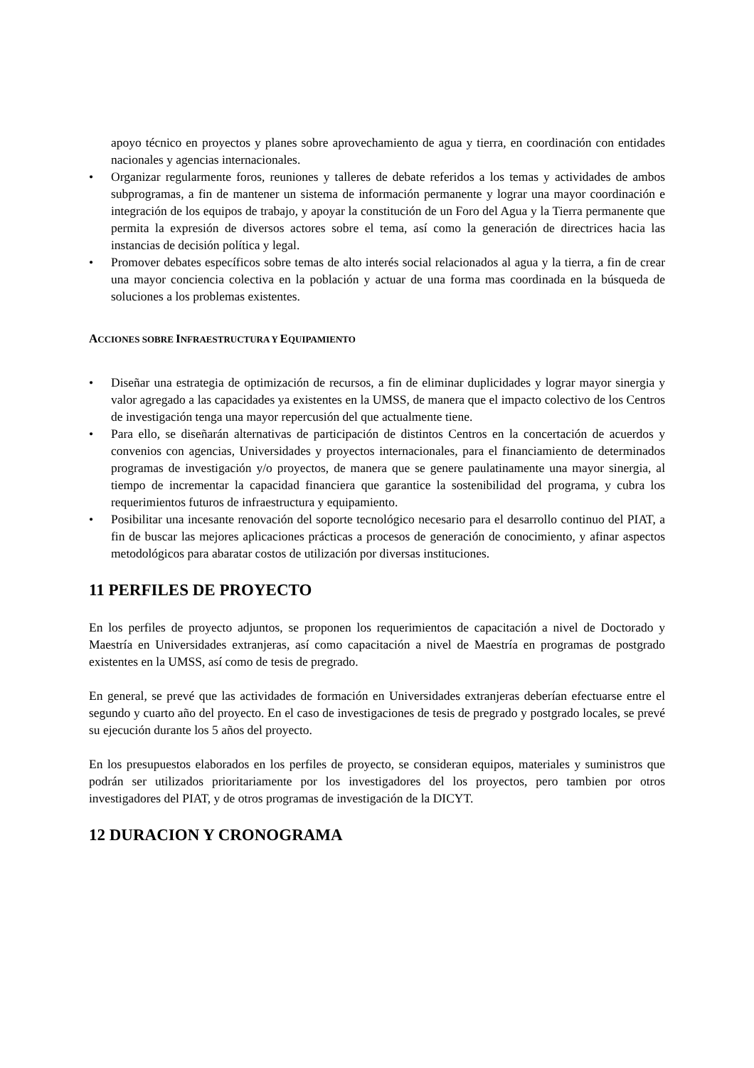apoyo técnico en proyectos y planes sobre aprovechamiento de agua y tierra, en coordinación con entidades nacionales y agencias internacionales.
• Organizar regularmente foros, reuniones y talleres de debate referidos a los temas y actividades de ambos subprogramas, a fin de mantener un sistema de información permanente y lograr una mayor coordinación e integración de los equipos de trabajo, y apoyar la constitución de un Foro del Agua y la Tierra permanente que permita la expresión de diversos actores sobre el tema, así como la generación de directrices hacia las instancias de decisión política y legal.
• Promover debates específicos sobre temas de alto interés social relacionados al agua y la tierra, a fin de crear una mayor conciencia colectiva en la población y actuar de una forma mas coordinada en la búsqueda de soluciones a los problemas existentes.
ACCIONES SOBRE INFRAESTRUCTURA Y EQUIPAMIENTO
• Diseñar una estrategia de optimización de recursos, a fin de eliminar duplicidades y lograr mayor sinergia y valor agregado a las capacidades ya existentes en la UMSS, de manera que el impacto colectivo de los Centros de investigación tenga una mayor repercusión del que actualmente tiene.
• Para ello, se diseñarán alternativas de participación de distintos Centros en la concertación de acuerdos y convenios con agencias, Universidades y proyectos internacionales, para el financiamiento de determinados programas de investigación y/o proyectos, de manera que se genere paulatinamente una mayor sinergia, al tiempo de incrementar la capacidad financiera que garantice la sostenibilidad del programa, y cubra los requerimientos futuros de infraestructura y equipamiento.
• Posibilitar una incesante renovación del soporte tecnológico necesario para el desarrollo continuo del PIAT, a fin de buscar las mejores aplicaciones prácticas a procesos de generación de conocimiento, y afinar aspectos metodológicos para abaratar costos de utilización por diversas instituciones.
11 PERFILES DE PROYECTO
En los perfiles de proyecto adjuntos, se proponen los requerimientos de capacitación a nivel de Doctorado y Maestría en Universidades extranjeras, así como capacitación a nivel de Maestría en programas de postgrado existentes en la UMSS, así como de tesis de pregrado.
En general, se prevé que las actividades de formación en Universidades extranjeras deberían efectuarse entre el segundo y cuarto año del proyecto. En el caso de investigaciones de tesis de pregrado y postgrado locales, se prevé su ejecución durante los 5 años del proyecto.
En los presupuestos elaborados en los perfiles de proyecto, se consideran equipos, materiales y suministros que podrán ser utilizados prioritariamente por los investigadores del los proyectos, pero tambien por otros investigadores del PIAT, y de otros programas de investigación de la DICYT.
12 DURACION Y CRONOGRAMA